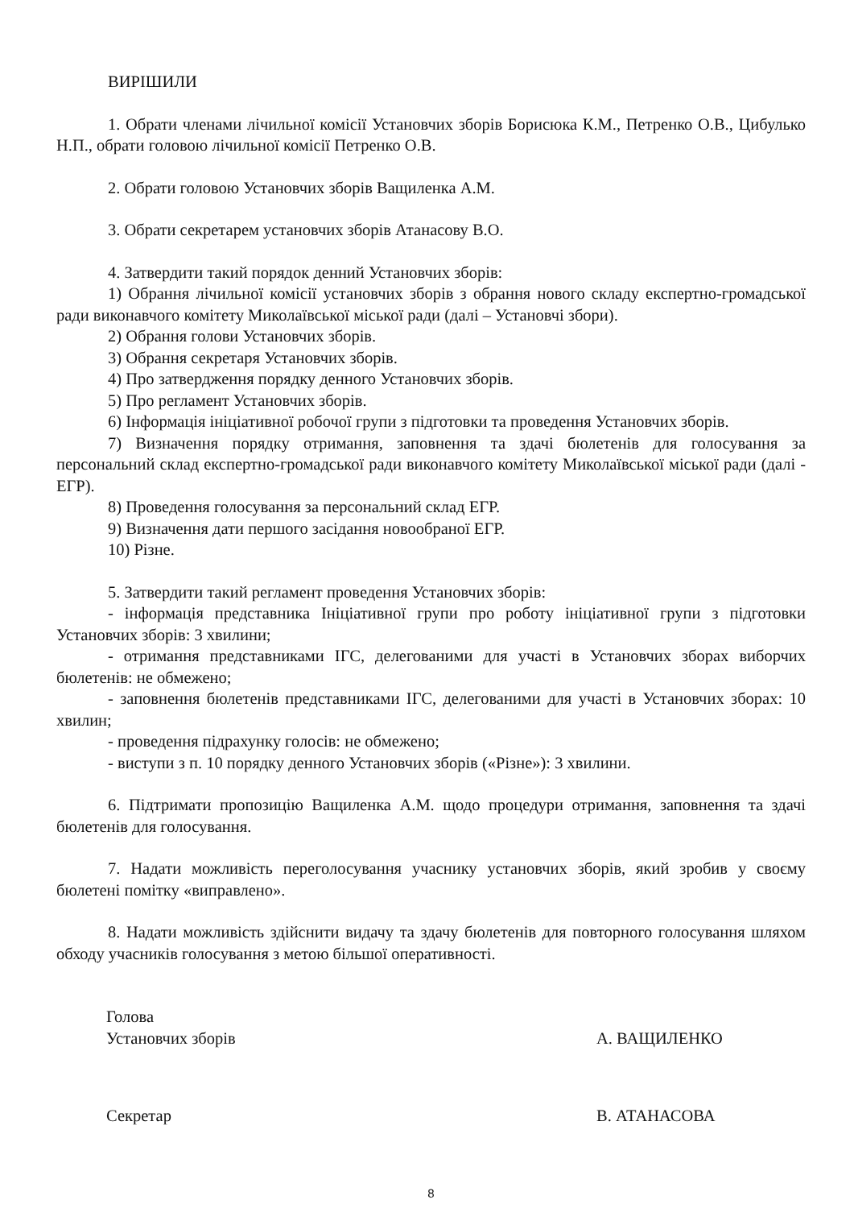ВИРІШИЛИ
1. Обрати членами лічильної комісії Установчих зборів Борисюка К.М., Петренко О.В., Цибулько Н.П., обрати головою лічильної комісії Петренко О.В.
2. Обрати головою Установчих зборів Ващиленка А.М.
3. Обрати секретарем установчих зборів Атанасову В.О.
4. Затвердити такий порядок денний Установчих зборів:
1) Обрання лічильної комісії установчих зборів з обрання нового складу експертно-громадської ради виконавчого комітету Миколаївської міської ради (далі – Установчі збори).
2) Обрання голови Установчих зборів.
3) Обрання секретаря Установчих зборів.
4) Про затвердження порядку денного Установчих зборів.
5) Про регламент Установчих зборів.
6) Інформація ініціативної робочої групи з підготовки та проведення Установчих зборів.
7) Визначення порядку отримання, заповнення та здачі бюлетенів для голосування за персональний склад експертно-громадської ради виконавчого комітету Миколаївської міської ради (далі - ЕГР).
8) Проведення голосування за персональний склад ЕГР.
9) Визначення дати першого засідання новообраної ЕГР.
10) Різне.
5. Затвердити такий регламент проведення Установчих зборів:
- інформація представника Ініціативної групи про роботу ініціативної групи з підготовки Установчих зборів: 3 хвилини;
- отримання представниками ІГС, делегованими для участі в Установчих зборах виборчих бюлетенів: не обмежено;
- заповнення бюлетенів представниками ІГС, делегованими для участі в Установчих зборах: 10 хвилин;
- проведення підрахунку голосів: не обмежено;
- виступи з п. 10 порядку денного Установчих зборів («Різне»): 3 хвилини.
6. Підтримати пропозицію Ващиленка А.М. щодо процедури отримання, заповнення та здачі бюлетенів для голосування.
7. Надати можливість переголосування учаснику установчих зборів, який зробив у своєму бюлетені помітку «виправлено».
8. Надати можливість здійснити видачу та здачу бюлетенів для повторного голосування шляхом обходу учасників голосування з метою більшої оперативності.
Голова
Установчих зборів
А. ВАЩИЛЕНКО
Секретар В. АТАНАСОВА
8